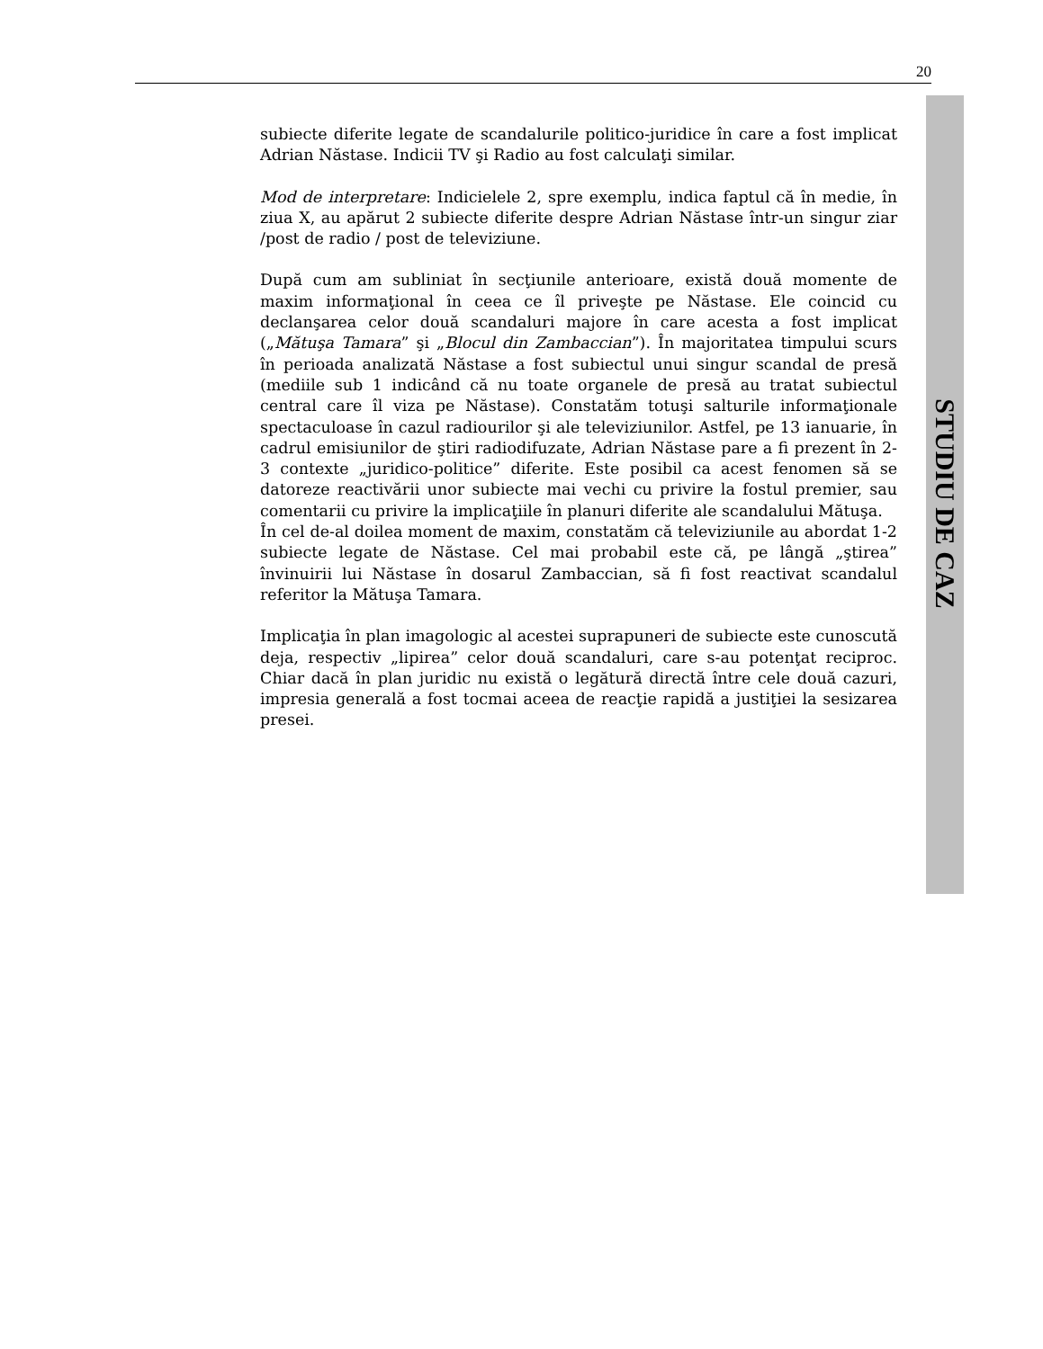20
STUDIU DE CAZ
subiecte diferite legate de scandalurile politico-juridice în care a fost implicat Adrian Năstase. Indicii TV şi Radio au fost calculaţi similar.
Mod de interpretare: Indicielele 2, spre exemplu, indica faptul că în medie, în ziua X, au apărut 2 subiecte diferite despre Adrian Năstase într-un singur ziar /post de radio / post de televiziune.
După cum am subliniat în secţiunile anterioare, există două momente de maxim informaţional în ceea ce îl priveşte pe Năstase. Ele coincid cu declanşarea celor două scandaluri majore în care acesta a fost implicat („Mătuşa Tamara” şi „Blocul din Zambaccian”). În majoritatea timpului scurs în perioada analizată Năstase a fost subiectul unui singur scandal de presă (mediile sub 1 indicând că nu toate organele de presă au tratat subiectul central care îl viza pe Năstase). Constatăm totuşi salturile informaţionale spectaculoase în cazul radiourilor şi ale televiziunilor. Astfel, pe 13 ianuarie, în cadrul emisiunilor de ştiri radiodifuzate, Adrian Năstase pare a fi prezent în 2-3 contexte „juridico-politice” diferite. Este posibil ca acest fenomen să se datoreze reactivării unor subiecte mai vechi cu privire la fostul premier, sau comentarii cu privire la implicaţiile în planuri diferite ale scandalului Mătuşa.
În cel de-al doilea moment de maxim, constatăm că televiziunile au abordat 1-2 subiecte legate de Năstase. Cel mai probabil este că, pe lângă „ştirea” învinuirii lui Năstase în dosarul Zambaccian, să fi fost reactivat scandalul referitor la Mătuşa Tamara.
Implicaţia în plan imagologic al acestei suprapuneri de subiecte este cunoscută deja, respectiv „lipirea” celor două scandaluri, care s-au potenţat reciproc. Chiar dacă în plan juridic nu există o legătură directă între cele două cazuri, impresia generală a fost tocmai aceea de reacţie rapidă a justiţiei la sesizarea presei.